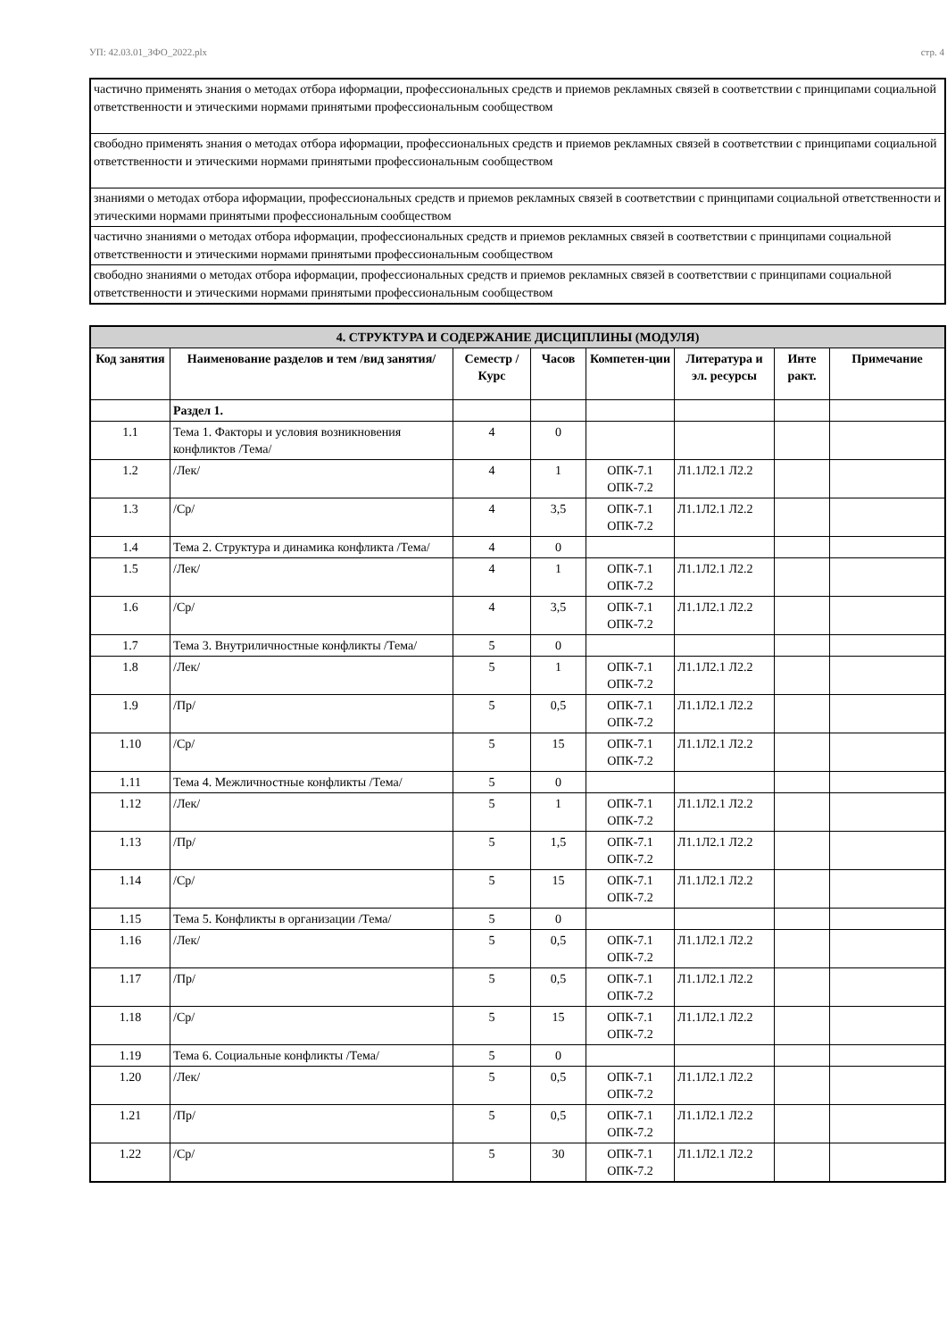УП: 42.03.01_ЗФО_2022.plx стр. 4
| частично применять знания о методах отбора иформации, профессиональных средств и приемов рекламных связей в соответствии с принципами социальной ответственности и этическими нормами принятыми профессиональным сообществом |
| свободно применять знания о методах отбора иформации, профессиональных средств и приемов рекламных связей в соответствии с принципами социальной ответственности и этическими нормами принятыми профессиональным сообществом |
| знаниями о методах отбора иформации, профессиональных средств и приемов рекламных связей в соответствии с принципами социальной ответственности и этическими нормами принятыми профессиональным сообществом |
| частично знаниями о методах отбора иформации, профессиональных средств и приемов рекламных связей в соответствии с принципами социальной ответственности и этическими нормами принятыми профессиональным сообществом |
| свободно знаниями о методах отбора иформации, профессиональных средств и приемов рекламных связей в соответствии с принципами социальной ответственности и этическими нормами принятыми профессиональным сообществом |
| 4. СТРУКТУРА И СОДЕРЖАНИЕ ДИСЦИПЛИНЫ (МОДУЛЯ) | | | | | | | |
| --- | --- | --- | --- | --- | --- | --- | --- |
| Код занятия | Наименование разделов и тем /вид занятия/ | Семестр / Курс | Часов | Компетен-ции | Литература и эл. ресурсы | Инте ракт. | Примечание |
| | Раздел 1. | | | | | | |
| 1.1 | Тема 1. Факторы и условия возникновения конфликтов /Тема/ | 4 | 0 | | | | |
| 1.2 | /Лек/ | 4 | 1 | ОПК-7.1 ОПК-7.2 | Л1.1Л2.1 Л2.2 | | |
| 1.3 | /Ср/ | 4 | 3,5 | ОПК-7.1 ОПК-7.2 | Л1.1Л2.1 Л2.2 | | |
| 1.4 | Тема 2. Структура и динамика конфликта /Тема/ | 4 | 0 | | | | |
| 1.5 | /Лек/ | 4 | 1 | ОПК-7.1 ОПК-7.2 | Л1.1Л2.1 Л2.2 | | |
| 1.6 | /Ср/ | 4 | 3,5 | ОПК-7.1 ОПК-7.2 | Л1.1Л2.1 Л2.2 | | |
| 1.7 | Тема 3. Внутриличностные конфликты /Тема/ | 5 | 0 | | | | |
| 1.8 | /Лек/ | 5 | 1 | ОПК-7.1 ОПК-7.2 | Л1.1Л2.1 Л2.2 | | |
| 1.9 | /Пр/ | 5 | 0,5 | ОПК-7.1 ОПК-7.2 | Л1.1Л2.1 Л2.2 | | |
| 1.10 | /Ср/ | 5 | 15 | ОПК-7.1 ОПК-7.2 | Л1.1Л2.1 Л2.2 | | |
| 1.11 | Тема 4. Межличностные конфликты /Тема/ | 5 | 0 | | | | |
| 1.12 | /Лек/ | 5 | 1 | ОПК-7.1 ОПК-7.2 | Л1.1Л2.1 Л2.2 | | |
| 1.13 | /Пр/ | 5 | 1,5 | ОПК-7.1 ОПК-7.2 | Л1.1Л2.1 Л2.2 | | |
| 1.14 | /Ср/ | 5 | 15 | ОПК-7.1 ОПК-7.2 | Л1.1Л2.1 Л2.2 | | |
| 1.15 | Тема 5. Конфликты в организации /Тема/ | 5 | 0 | | | | |
| 1.16 | /Лек/ | 5 | 0,5 | ОПК-7.1 ОПК-7.2 | Л1.1Л2.1 Л2.2 | | |
| 1.17 | /Пр/ | 5 | 0,5 | ОПК-7.1 ОПК-7.2 | Л1.1Л2.1 Л2.2 | | |
| 1.18 | /Ср/ | 5 | 15 | ОПК-7.1 ОПК-7.2 | Л1.1Л2.1 Л2.2 | | |
| 1.19 | Тема 6. Социальные конфликты /Тема/ | 5 | 0 | | | | |
| 1.20 | /Лек/ | 5 | 0,5 | ОПК-7.1 ОПК-7.2 | Л1.1Л2.1 Л2.2 | | |
| 1.21 | /Пр/ | 5 | 0,5 | ОПК-7.1 ОПК-7.2 | Л1.1Л2.1 Л2.2 | | |
| 1.22 | /Ср/ | 5 | 30 | ОПК-7.1 ОПК-7.2 | Л1.1Л2.1 Л2.2 | | |